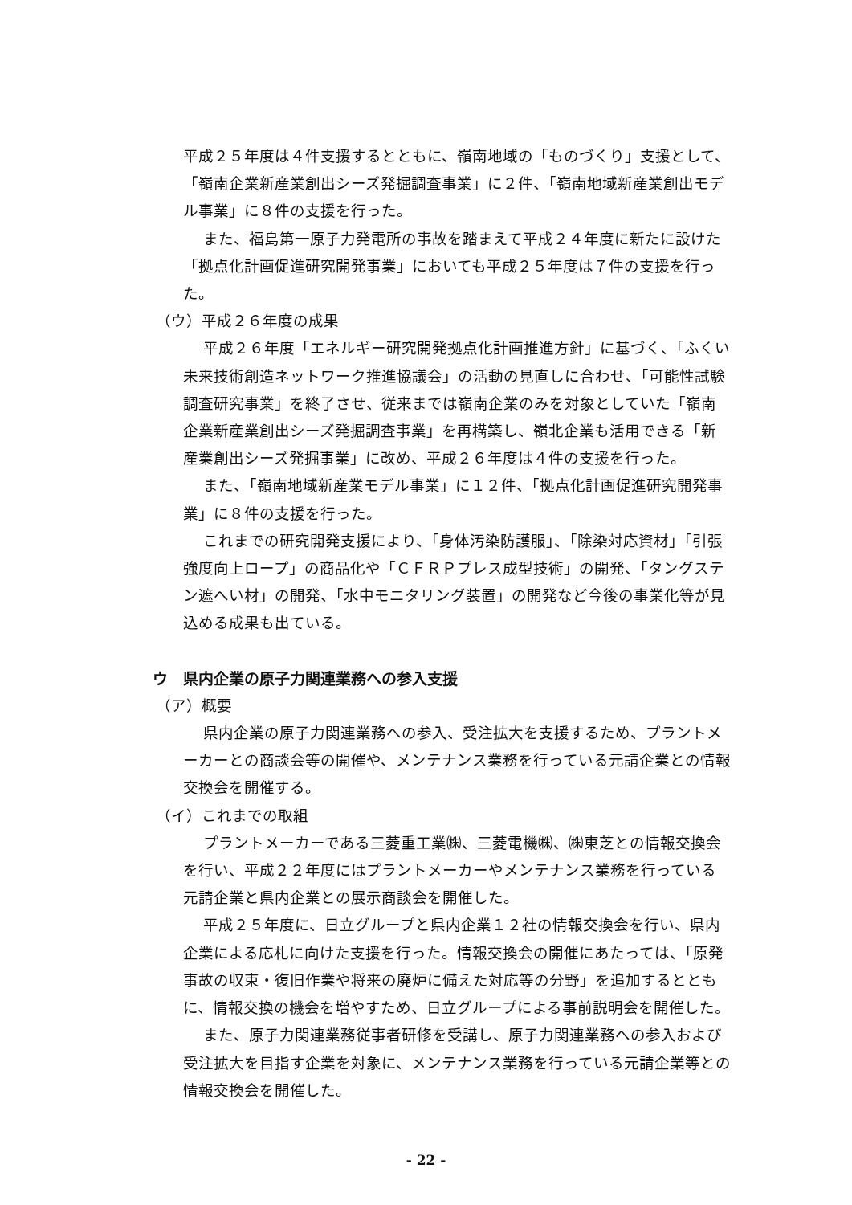平成２５年度は４件支援するとともに、嶺南地域の「ものづくり」支援として、「嶺南企業新産業創出シーズ発掘調査事業」に２件、「嶺南地域新産業創出モデル事業」に８件の支援を行った。
また、福島第一原子力発電所の事故を踏まえて平成２４年度に新たに設けた「拠点化計画促進研究開発事業」においても平成２５年度は７件の支援を行った。
（ウ）平成２６年度の成果
平成２６年度「エネルギー研究開発拠点化計画推進方針」に基づく、「ふくい未来技術創造ネットワーク推進協議会」の活動の見直しに合わせ、「可能性試験調査研究事業」を終了させ、従来までは嶺南企業のみを対象としていた「嶺南企業新産業創出シーズ発掘調査事業」を再構築し、嶺北企業も活用できる「新産業創出シーズ発掘事業」に改め、平成２６年度は４件の支援を行った。
また、「嶺南地域新産業モデル事業」に１２件、「拠点化計画促進研究開発事業」に８件の支援を行った。
これまでの研究開発支援により、「身体汚染防護服」、「除染対応資材」「引張強度向上ロープ」の商品化や「ＣＦＲＰプレス成型技術」の開発、「タングステン遮へい材」の開発、「水中モニタリング装置」の開発など今後の事業化等が見込める成果も出ている。
ウ　県内企業の原子力関連業務への参入支援
（ア）概要
県内企業の原子力関連業務への参入、受注拡大を支援するため、プラントメーカーとの商談会等の開催や、メンテナンス業務を行っている元請企業との情報交換会を開催する。
（イ）これまでの取組
プラントメーカーである三菱重工業㈱、三菱電機㈱、㈱東芝との情報交換会を行い、平成２２年度にはプラントメーカーやメンテナンス業務を行っている元請企業と県内企業との展示商談会を開催した。
平成２５年度に、日立グループと県内企業１２社の情報交換会を行い、県内企業による応札に向けた支援を行った。情報交換会の開催にあたっては、「原発事故の収束・復旧作業や将来の廃炉に備えた対応等の分野」を追加するとともに、情報交換の機会を増やすため、日立グループによる事前説明会を開催した。
また、原子力関連業務従事者研修を受講し、原子力関連業務への参入および受注拡大を目指す企業を対象に、メンテナンス業務を行っている元請企業等との情報交換会を開催した。
- 22 -